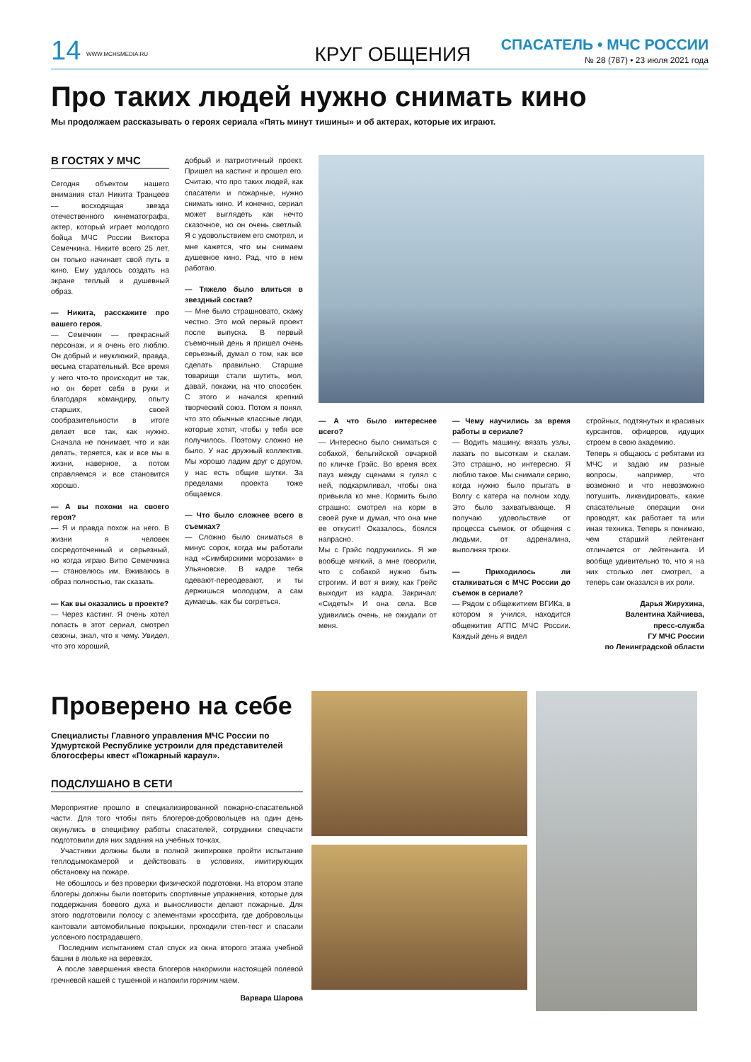14
WWW.MCHSMEDIA.RU
КРУГ ОБЩЕНИЯ
СПАСАТЕЛЬ • МЧС РОССИИ
№ 28 (787) • 23 июля 2021 года
Про таких людей нужно снимать кино
Мы продолжаем рассказывать о героях сериала «Пять минут тишины» и об актерах, которые их играют.
В ГОСТЯХ У МЧС
Сегодня объектом нашего внимания стал Никита Транцеев — восходящая звезда отечественного кинематографа, актер, который играет молодого бойца МЧС России Виктора Семечкина. Никите всего 25 лет, он только начинает свой путь в кино. Ему удалось создать на экране теплый и душевный образ.
— Никита, расскажите про вашего героя.
— Семечкин — прекрасный персонаж, и я очень его люблю. Он добрый и неуклюжий, правда, весьма старательный. Все время у него что-то происходит не так, но он берет себя в руки и благодаря командиру, опыту старших, своей сообразительности в итоге делает все так, как нужно. Сначала не понимает, что и как делать, теряется, как и все мы в жизни, наверное, а потом справляемся и все становится хорошо.
— А вы похожи на своего героя?
— Я и правда похож на него. В жизни я человек сосредоточенный и серьезный, но когда играю Витю Семечкина — становлюсь им. Вживаюсь в образ полностью, так сказать.
— Как вы оказались в проекте?
— Через кастинг. Я очень хотел попасть в этот сериал, смотрел сезоны, знал, что к чему. Увидел, что это хороший,
добрый и патриотичный проект. Пришел на кастинг и прошел его. Считаю, что про таких людей, как спасатели и пожарные, нужно снимать кино. И конечно, сериал может выглядеть как нечто сказочное, но он очень светлый. Я с удовольствием его смотрел, и мне кажется, что мы снимаем душевное кино. Рад, что в нем работаю.
— Тяжело было влиться в звездный состав?
— Мне было страшновато, скажу честно. Это мой первый проект после выпуска. В первый съемочный день я пришел очень серьезный, думал о том, как все сделать правильно. Старшие товарищи стали шутить, мол, давай, покажи, на что способен. С этого и начался крепкий творческий союз. Потом я понял, что это обычные классные люди, которые хотят, чтобы у тебя все получилось. Поэтому сложно не было. У нас дружный коллектив. Мы хорошо ладим друг с другом, у нас есть общие шутки. За пределами проекта тоже общаемся.
— Что было сложнее всего в съемках?
— Сложно было сниматься в минус сорок, когда мы работали над «Симбирскими морозами» в Ульяновске. В кадре тебя одевают-переодевают, и ты держишься молодцом, а сам думаешь, как бы согреться.
— А что было интереснее всего?
— Интересно было сниматься с собакой, бельгийской овчаркой по кличке Грэйс. Во время всех пауз между сценами я гулял с ней, подкармливал, чтобы она привыкла ко мне. Кормить было страшно: смотрел на корм в своей руке и думал, что она мне ее откусит! Оказалось, боялся напрасно.
Мы с Грэйс подружились. Я же вообще мягкий, а мне говорили, что с собакой нужно быть строгим. И вот я вижу, как Грейс выходит из кадра. Закричал: «Сидеть!» И она села. Все удивились очень, не ожидали от меня.
— Чему научились за время работы в сериале?
— Водить машину, вязать узлы, лазать по высоткам и скалам. Это страшно, но интересно. Я люблю такое. Мы снимали серию, когда нужно было прыгать в Волгу с катера на полном ходу. Это было захватывающе. Я получаю удовольствие от процесса съемок, от общения с людьми, от адреналина, выполняя трюки.
— Приходилось ли сталкиваться с МЧС России до съемок в сериале?
— Рядом с общежитием ВГИКа, в котором я учился, находится общежитие АГПС МЧС России. Каждый день я видел
стройных, подтянутых и красивых курсантов, офицеров, идущих строем в свою академию.
Теперь я общаюсь с ребятами из МЧС и задаю им разные вопросы, например, что возможно и что невозможно потушить, ликвидировать, какие спасательные операции они проводят, как работает та или иная техника. Теперь я понимаю, чем старший лейтенант отличается от лейтенанта. И вообще удивительно то, что я на них столько лет смотрел, а теперь сам оказался в их роли.
Дарья Жирухина,
Валентина Хайчиева,
пресс-служба
ГУ МЧС России
по Ленинградской области
Проверено на себе
Специалисты Главного управления МЧС России по Удмуртской Республике устроили для представителей блогосферы квест «Пожарный караул».
ПОДСЛУШАНО В СЕТИ
Мероприятие прошло в специализированной пожарно-спасательной части. Для того чтобы пять блогеров-добровольцев на один день окунулись в специфику работы спасателей, сотрудники спецчасти подготовили для них задания на учебных точках.
Участники должны были в полной экипировке пройти испытание теплодымокамерой и действовать в условиях, имитирующих обстановку на пожаре.
Не обошлось и без проверки физической подготовки. На втором этапе блогеры должны были повторить спортивные упражнения, которые для поддержания боевого духа и выносливости делают пожарные. Для этого подготовили полосу с элементами кроссфита, где добровольцы кантовали автомобильные покрышки, проходили степ-тест и спасали условного пострадавшего.
Последним испытанием стал спуск из окна второго этажа учебной башни в люльке на веревках.
А после завершения квеста блогеров накормили настоящей полевой гречневой кашей с тушенкой и напоили горячим чаем.
Варвара Шарова